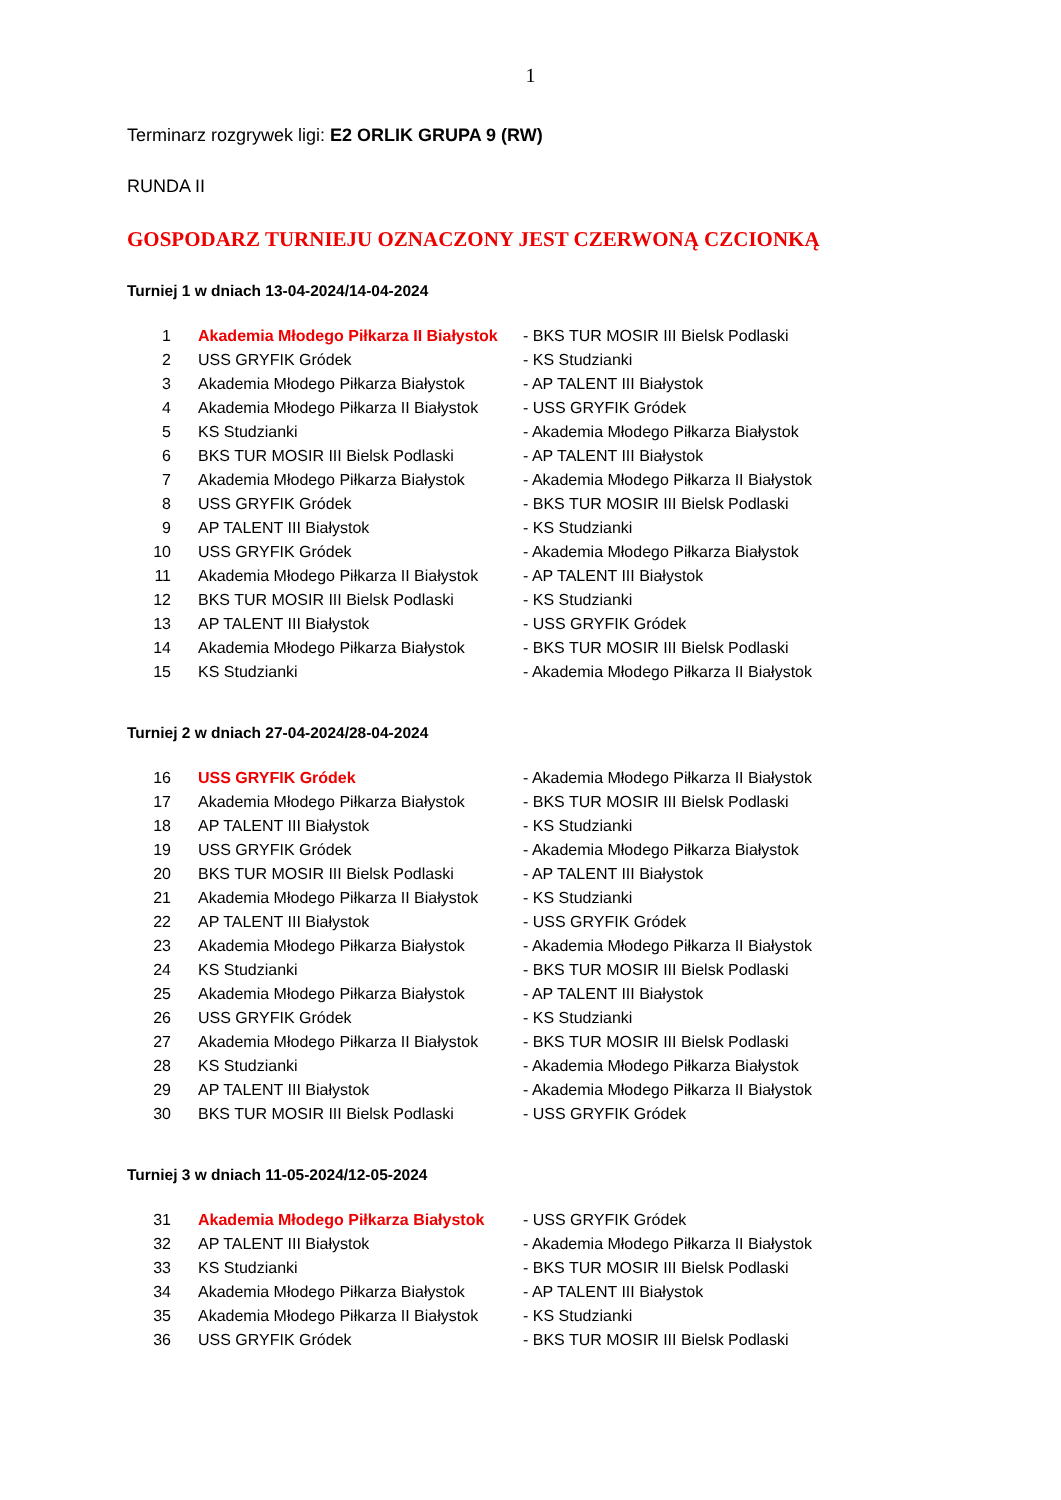1
Terminarz rozgrywek ligi: E2 ORLIK GRUPA 9 (RW)
RUNDA II
GOSPODARZ TURNIEJU OZNACZONY JEST CZERWONĄ CZCIONKĄ
Turniej 1 w dniach 13-04-2024/14-04-2024
| 1 | Akademia Młodego Piłkarza II Białystok | - BKS TUR MOSIR III Bielsk Podlaski |
| 2 | USS GRYFIK Gródek | - KS Studzianki |
| 3 | Akademia Młodego Piłkarza Białystok | - AP TALENT III Białystok |
| 4 | Akademia Młodego Piłkarza II Białystok | - USS GRYFIK Gródek |
| 5 | KS Studzianki | - Akademia Młodego Piłkarza Białystok |
| 6 | BKS TUR MOSIR III Bielsk Podlaski | - AP TALENT III Białystok |
| 7 | Akademia Młodego Piłkarza Białystok | - Akademia Młodego Piłkarza II Białystok |
| 8 | USS GRYFIK Gródek | - BKS TUR MOSIR III Bielsk Podlaski |
| 9 | AP TALENT III Białystok | - KS Studzianki |
| 10 | USS GRYFIK Gródek | - Akademia Młodego Piłkarza Białystok |
| 11 | Akademia Młodego Piłkarza II Białystok | - AP TALENT III Białystok |
| 12 | BKS TUR MOSIR III Bielsk Podlaski | - KS Studzianki |
| 13 | AP TALENT III Białystok | - USS GRYFIK Gródek |
| 14 | Akademia Młodego Piłkarza Białystok | - BKS TUR MOSIR III Bielsk Podlaski |
| 15 | KS Studzianki | - Akademia Młodego Piłkarza II Białystok |
Turniej 2 w dniach 27-04-2024/28-04-2024
| 16 | USS GRYFIK Gródek | - Akademia Młodego Piłkarza II Białystok |
| 17 | Akademia Młodego Piłkarza Białystok | - BKS TUR MOSIR III Bielsk Podlaski |
| 18 | AP TALENT III Białystok | - KS Studzianki |
| 19 | USS GRYFIK Gródek | - Akademia Młodego Piłkarza Białystok |
| 20 | BKS TUR MOSIR III Bielsk Podlaski | - AP TALENT III Białystok |
| 21 | Akademia Młodego Piłkarza II Białystok | - KS Studzianki |
| 22 | AP TALENT III Białystok | - USS GRYFIK Gródek |
| 23 | Akademia Młodego Piłkarza Białystok | - Akademia Młodego Piłkarza II Białystok |
| 24 | KS Studzianki | - BKS TUR MOSIR III Bielsk Podlaski |
| 25 | Akademia Młodego Piłkarza Białystok | - AP TALENT III Białystok |
| 26 | USS GRYFIK Gródek | - KS Studzianki |
| 27 | Akademia Młodego Piłkarza II Białystok | - BKS TUR MOSIR III Bielsk Podlaski |
| 28 | KS Studzianki | - Akademia Młodego Piłkarza Białystok |
| 29 | AP TALENT III Białystok | - Akademia Młodego Piłkarza II Białystok |
| 30 | BKS TUR MOSIR III Bielsk Podlaski | - USS GRYFIK Gródek |
Turniej 3 w dniach 11-05-2024/12-05-2024
| 31 | Akademia Młodego Piłkarza Białystok | - USS GRYFIK Gródek |
| 32 | AP TALENT III Białystok | - Akademia Młodego Piłkarza II Białystok |
| 33 | KS Studzianki | - BKS TUR MOSIR III Bielsk Podlaski |
| 34 | Akademia Młodego Piłkarza Białystok | - AP TALENT III Białystok |
| 35 | Akademia Młodego Piłkarza II Białystok | - KS Studzianki |
| 36 | USS GRYFIK Gródek | - BKS TUR MOSIR III Bielsk Podlaski |